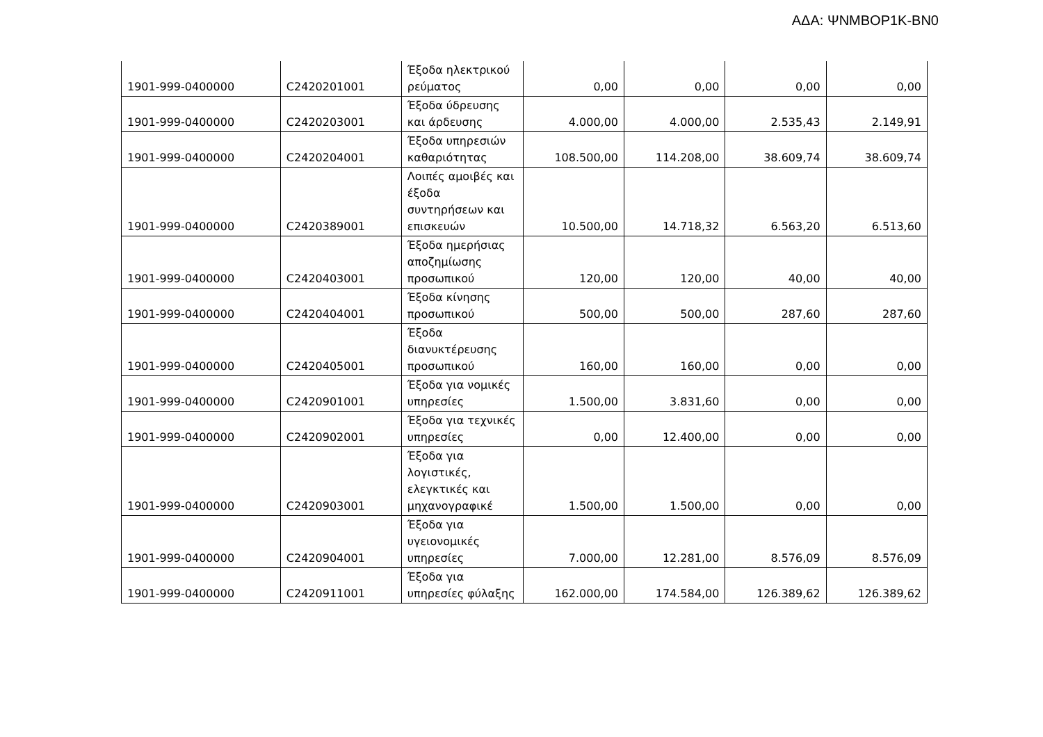ΑΔΑ: ΨΝΜΒΟΡ1Κ-ΒΝ0
| 1901-999-0400000 | C2420201001 | Έξοδα ηλεκτρικού ρεύματος | 0,00 | 0,00 | 0,00 | 0,00 |
| 1901-999-0400000 | C2420203001 | Έξοδα ύδρευσης και άρδευσης | 4.000,00 | 4.000,00 | 2.535,43 | 2.149,91 |
| 1901-999-0400000 | C2420204001 | Έξοδα υπηρεσιών καθαριότητας | 108.500,00 | 114.208,00 | 38.609,74 | 38.609,74 |
| 1901-999-0400000 | C2420389001 | Λοιπές αμοιβές και έξοδα συντηρήσεων και επισκευών | 10.500,00 | 14.718,32 | 6.563,20 | 6.513,60 |
| 1901-999-0400000 | C2420403001 | Έξοδα ημερήσιας αποζημίωσης προσωπικού | 120,00 | 120,00 | 40,00 | 40,00 |
| 1901-999-0400000 | C2420404001 | Έξοδα κίνησης προσωπικού | 500,00 | 500,00 | 287,60 | 287,60 |
| 1901-999-0400000 | C2420405001 | Έξοδα διανυκτέρευσης προσωπικού | 160,00 | 160,00 | 0,00 | 0,00 |
| 1901-999-0400000 | C2420901001 | Έξοδα για νομικές υπηρεσίες | 1.500,00 | 3.831,60 | 0,00 | 0,00 |
| 1901-999-0400000 | C2420902001 | Έξοδα για τεχνικές υπηρεσίες | 0,00 | 12.400,00 | 0,00 | 0,00 |
| 1901-999-0400000 | C2420903001 | Έξοδα για λογιστικές, ελεγκτικές και μηχανογραφικέ | 1.500,00 | 1.500,00 | 0,00 | 0,00 |
| 1901-999-0400000 | C2420904001 | Έξοδα για υγειονομικές υπηρεσίες | 7.000,00 | 12.281,00 | 8.576,09 | 8.576,09 |
| 1901-999-0400000 | C2420911001 | Έξοδα για υπηρεσίες φύλαξης | 162.000,00 | 174.584,00 | 126.389,62 | 126.389,62 |